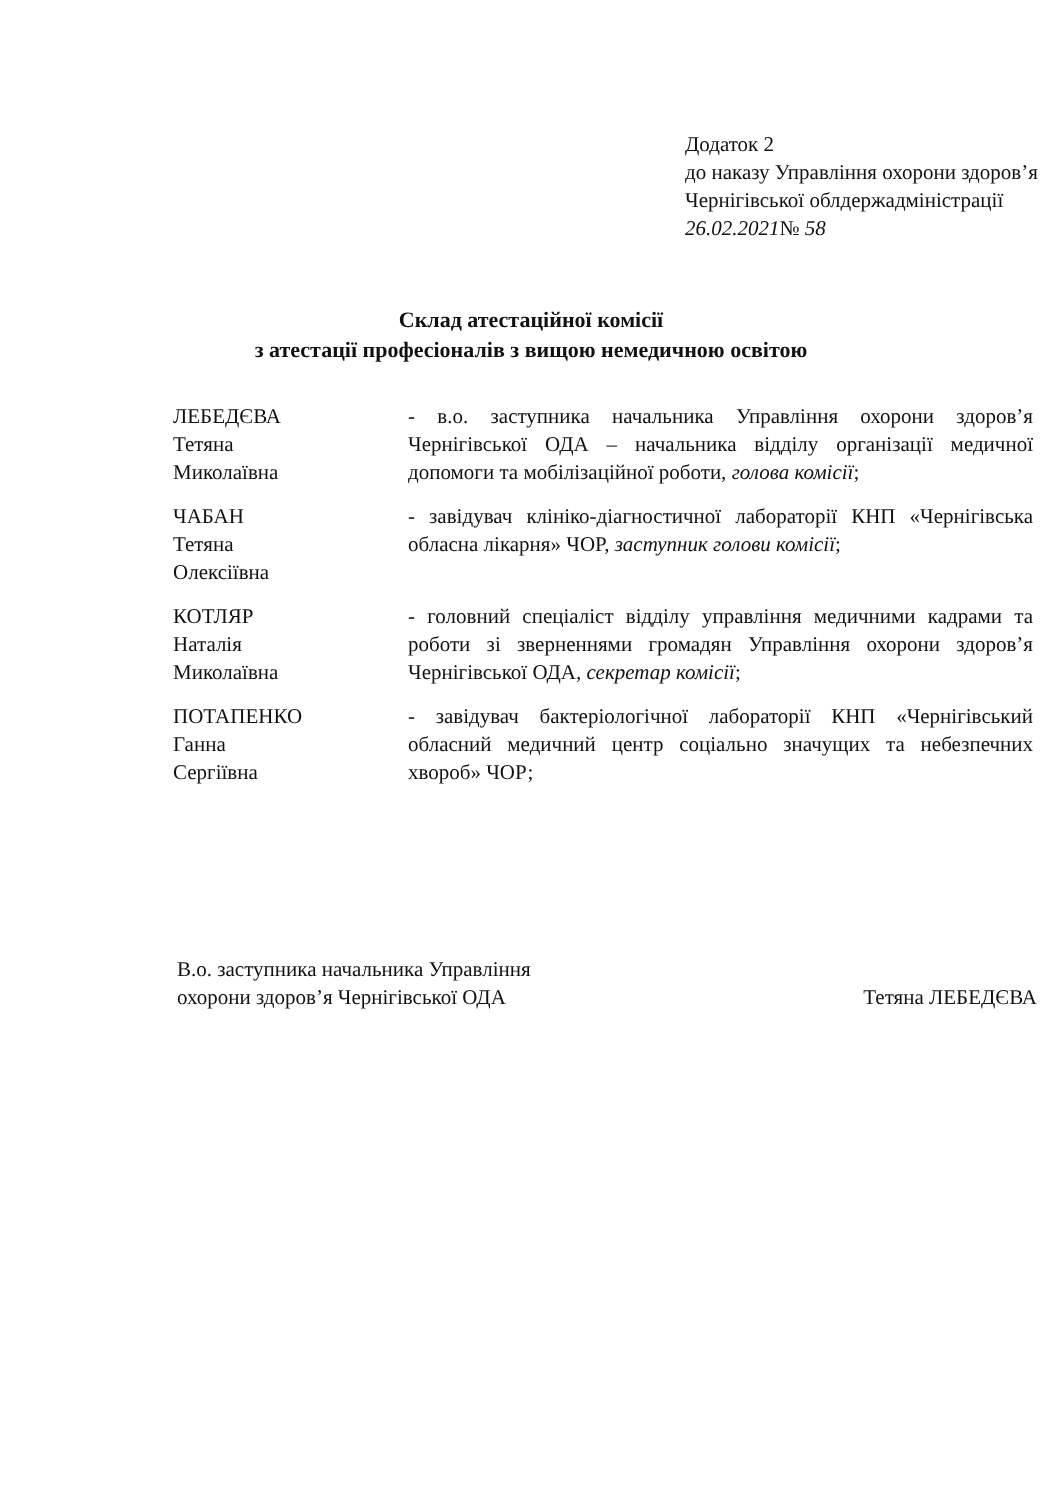Додаток 2
до наказу Управління охорони здоров’я Чернігівської облдержадміністрації
26.02.2021№ 58
Склад атестаційної комісії
з атестації професіоналів з вищою немедичною освітою
ЛЕБЕДЄВА
Тетяна
Миколаївна
- в.о. заступника начальника Управління охорони здоров’я Чернігівської ОДА – начальника відділу організації медичної допомоги та мобілізаційної роботи, голова комісії;
ЧАБАН
Тетяна
Олексіївна
- завідувач клініко-діагностичної лабораторії КНП «Чернігівська обласна лікарня» ЧОР, заступник голови комісії;
КОТЛЯР
Наталія
Миколаївна
- головний спеціаліст відділу управління медичними кадрами та роботи зі зверненнями громадян Управління охорони здоров’я Чернігівської ОДА, секретар комісії;
ПОТАПЕНКО
Ганна
Сергіївна
- завідувач бактеріологічної лабораторії КНП «Чернігівський обласний медичний центр соціально значущих та небезпечних хвороб» ЧОР;
В.о. заступника начальника Управління
охорони здоров’я Чернігівської ОДА
Тетяна ЛЕБЕДЄВА